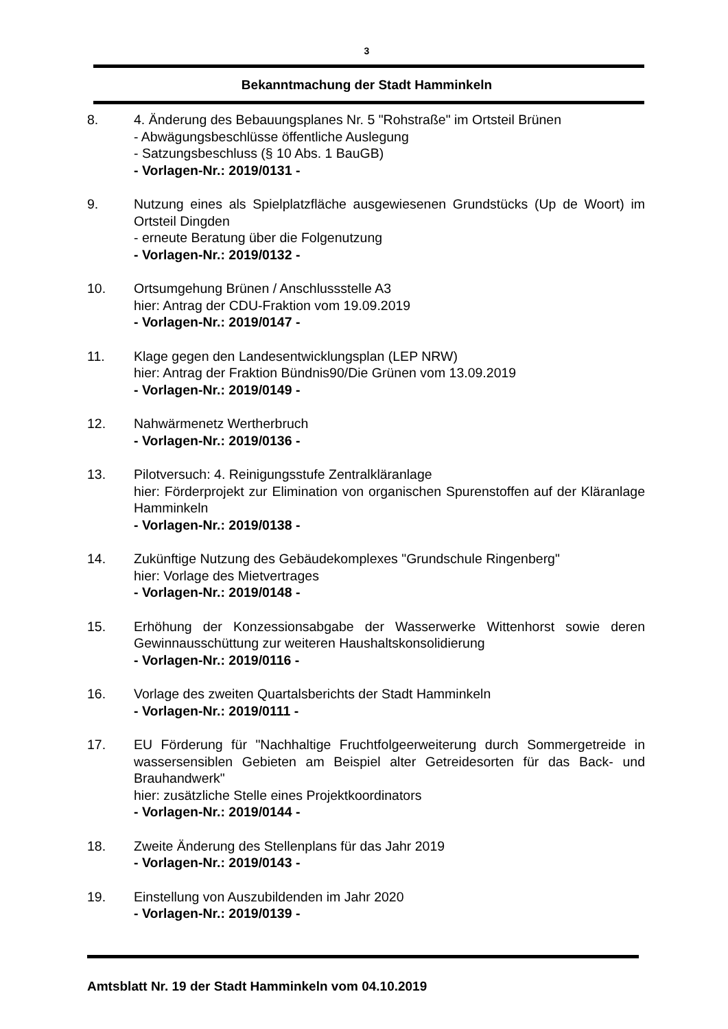3
Bekanntmachung der Stadt Hamminkeln
8. 4. Änderung des Bebauungsplanes Nr. 5 "Rohstraße" im Ortsteil Brünen
- Abwägungsbeschlüsse öffentliche Auslegung
- Satzungsbeschluss (§ 10 Abs. 1 BauGB)
- Vorlagen-Nr.: 2019/0131 -
9. Nutzung eines als Spielplatzfläche ausgewiesenen Grundstücks (Up de Woort) im Ortsteil Dingden
- erneute Beratung über die Folgenutzung
- Vorlagen-Nr.: 2019/0132 -
10. Ortsumgehung Brünen / Anschlussstelle A3
hier: Antrag der CDU-Fraktion vom 19.09.2019
- Vorlagen-Nr.: 2019/0147 -
11. Klage gegen den Landesentwicklungsplan (LEP NRW)
hier: Antrag der Fraktion Bündnis90/Die Grünen vom 13.09.2019
- Vorlagen-Nr.: 2019/0149 -
12. Nahwärmenetz Wertherbruch
- Vorlagen-Nr.: 2019/0136 -
13. Pilotversuch: 4. Reinigungsstufe Zentralkläranlage
hier: Förderprojekt zur Elimination von organischen Spurenstoffen auf der Kläranlage Hamminkeln
- Vorlagen-Nr.: 2019/0138 -
14. Zukünftige Nutzung des Gebäudekomplexes "Grundschule Ringenberg"
hier: Vorlage des Mietvertrages
- Vorlagen-Nr.: 2019/0148 -
15. Erhöhung der Konzessionsabgabe der Wasserwerke Wittenhorst sowie deren Gewinnausschüttung zur weiteren Haushaltskonsolidierung
- Vorlagen-Nr.: 2019/0116 -
16. Vorlage des zweiten Quartalsberichts der Stadt Hamminkeln
- Vorlagen-Nr.: 2019/0111 -
17. EU Förderung für "Nachhaltige Fruchtfolgeerweiterung durch Sommergetreide in wassersensiblen Gebieten am Beispiel alter Getreidesorten für das Back- und Brauhandwerk"
hier: zusätzliche Stelle eines Projektkoordinators
- Vorlagen-Nr.: 2019/0144 -
18. Zweite Änderung des Stellenplans für das Jahr 2019
- Vorlagen-Nr.: 2019/0143 -
19. Einstellung von Auszubildenden im Jahr 2020
- Vorlagen-Nr.: 2019/0139 -
Amtsblatt Nr. 19 der Stadt Hamminkeln vom 04.10.2019